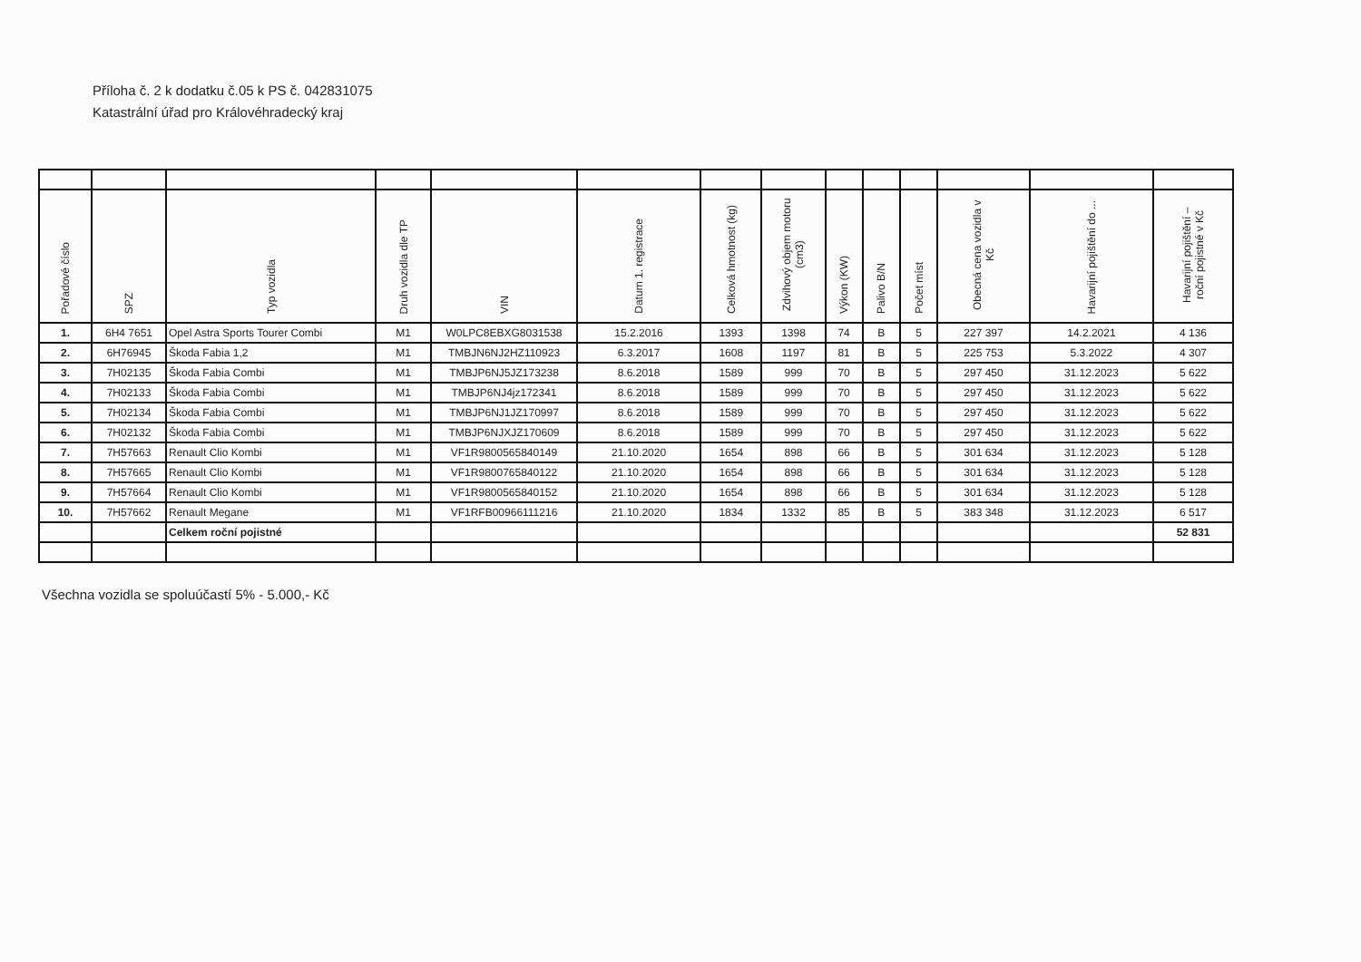Příloha č. 2 k dodatku č.05 k PS č. 042831075
Katastrální úřad pro Královéhradecký kraj
| Pořadové číslo | SPZ | Typ vozidla | Druh vozidla dle TP | VIN | Datum 1. registrace | Celková hmotnost (kg) | Zdvihový objem motoru (cm3) | Výkon (KW) | Palivo B/N | Počet míst | Obecná cena vozidla v Kč | Havarijní pojištění do ... | Havarijní pojištění – roční pojistné v Kč |
| --- | --- | --- | --- | --- | --- | --- | --- | --- | --- | --- | --- | --- | --- |
| 1. | 6H4 7651 | Opel Astra Sports Tourer Combi | M1 | W0LPC8EBXG8031538 | 15.2.2016 | 1393 | 1398 | 74 | B | 5 | 227 397 | 14.2.2021 | 4 136 |
| 2. | 6H76945 | Škoda Fabia 1,2 | M1 | TMBJN6NJ2HZ110923 | 6.3.2017 | 1608 | 1197 | 81 | B | 5 | 225 753 | 5.3.2022 | 4 307 |
| 3. | 7H02135 | Škoda Fabia Combi | M1 | TMBJP6NJ5JZ173238 | 8.6.2018 | 1589 | 999 | 70 | B | 5 | 297 450 | 31.12.2023 | 5 622 |
| 4. | 7H02133 | Škoda Fabia Combi | M1 | TMBJP6NJ4jz172341 | 8.6.2018 | 1589 | 999 | 70 | B | 5 | 297 450 | 31.12.2023 | 5 622 |
| 5. | 7H02134 | Škoda Fabia Combi | M1 | TMBJP6NJ1JZ170997 | 8.6.2018 | 1589 | 999 | 70 | B | 5 | 297 450 | 31.12.2023 | 5 622 |
| 6. | 7H02132 | Škoda Fabia Combi | M1 | TMBJP6NJXJZ170609 | 8.6.2018 | 1589 | 999 | 70 | B | 5 | 297 450 | 31.12.2023 | 5 622 |
| 7. | 7H57663 | Renault Clio Kombi | M1 | VF1R9800565840149 | 21.10.2020 | 1654 | 898 | 66 | B | 5 | 301 634 | 31.12.2023 | 5 128 |
| 8. | 7H57665 | Renault Clio Kombi | M1 | VF1R9800765840122 | 21.10.2020 | 1654 | 898 | 66 | B | 5 | 301 634 | 31.12.2023 | 5 128 |
| 9. | 7H57664 | Renault Clio Kombi | M1 | VF1R9800565840152 | 21.10.2020 | 1654 | 898 | 66 | B | 5 | 301 634 | 31.12.2023 | 5 128 |
| 10. | 7H57662 | Renault Megane | M1 | VF1RFB00966111216 | 21.10.2020 | 1834 | 1332 | 85 | B | 5 | 383 348 | 31.12.2023 | 6 517 |
| | | Celkem roční pojistné | | | | | | | | | | | 52 831 |
Všechna vozidla se spoluúčastí 5% - 5.000,- Kč